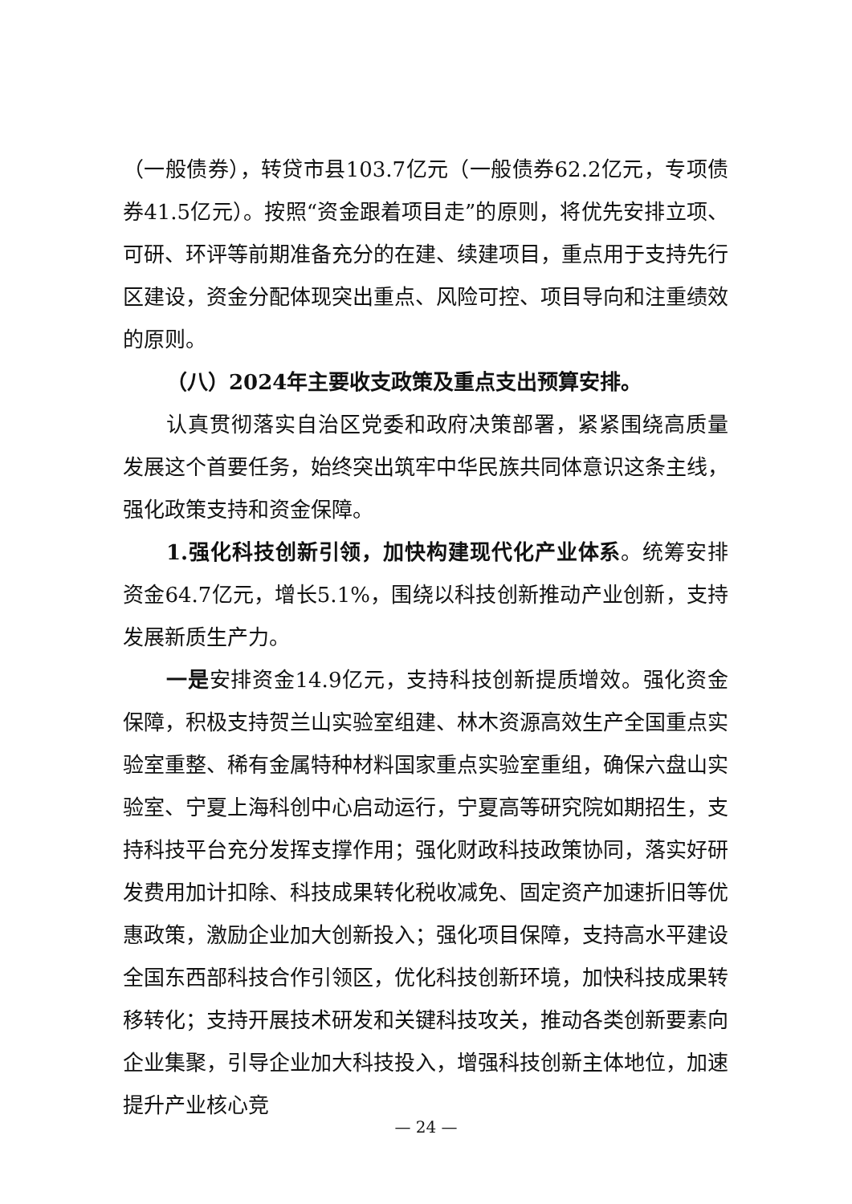（一般债券），转贷市县103.7亿元（一般债券62.2亿元，专项债券41.5亿元）。按照“资金跟着项目走”的原则，将优先安排立项、可研、环评等前期准备充分的在建、续建项目，重点用于支持先行区建设，资金分配体现突出重点、风险可控、项目导向和注重绩效的原则。
（八）2024年主要收支政策及重点支出预算安排。
认真贯彻落实自治区党委和政府决策部署，紧紧围绕高质量发展这个首要任务，始终突出筑牢中华民族共同体意识这条主线，强化政策支持和资金保障。
1.强化科技创新引领，加快构建现代化产业体系。统筹安排资金64.7亿元，增长5.1%，围绕以科技创新推动产业创新，支持发展新质生产力。
一是安排资金14.9亿元，支持科技创新提质增效。强化资金保障，积极支持贺兰山实验室组建、林木资源高效生产全国重点实验室重整、稀有金属特种材料国家重点实验室重组，确保六盘山实验室、宁夏上海科创中心启动运行，宁夏高等研究院如期招生，支持科技平台充分发挥支撑作用；强化财政科技政策协同，落实好研发费用加计扣除、科技成果转化税收减免、固定资产加速折旧等优惠政策，激励企业加大创新投入；强化项目保障，支持高水平建设全国东西部科技合作引领区，优化科技创新环境，加快科技成果转移转化；支持开展技术研发和关键科技攻关，推动各类创新要素向企业集聚，引导企业加大科技投入，增强科技创新主体地位，加速提升产业核心竞
— 24 —